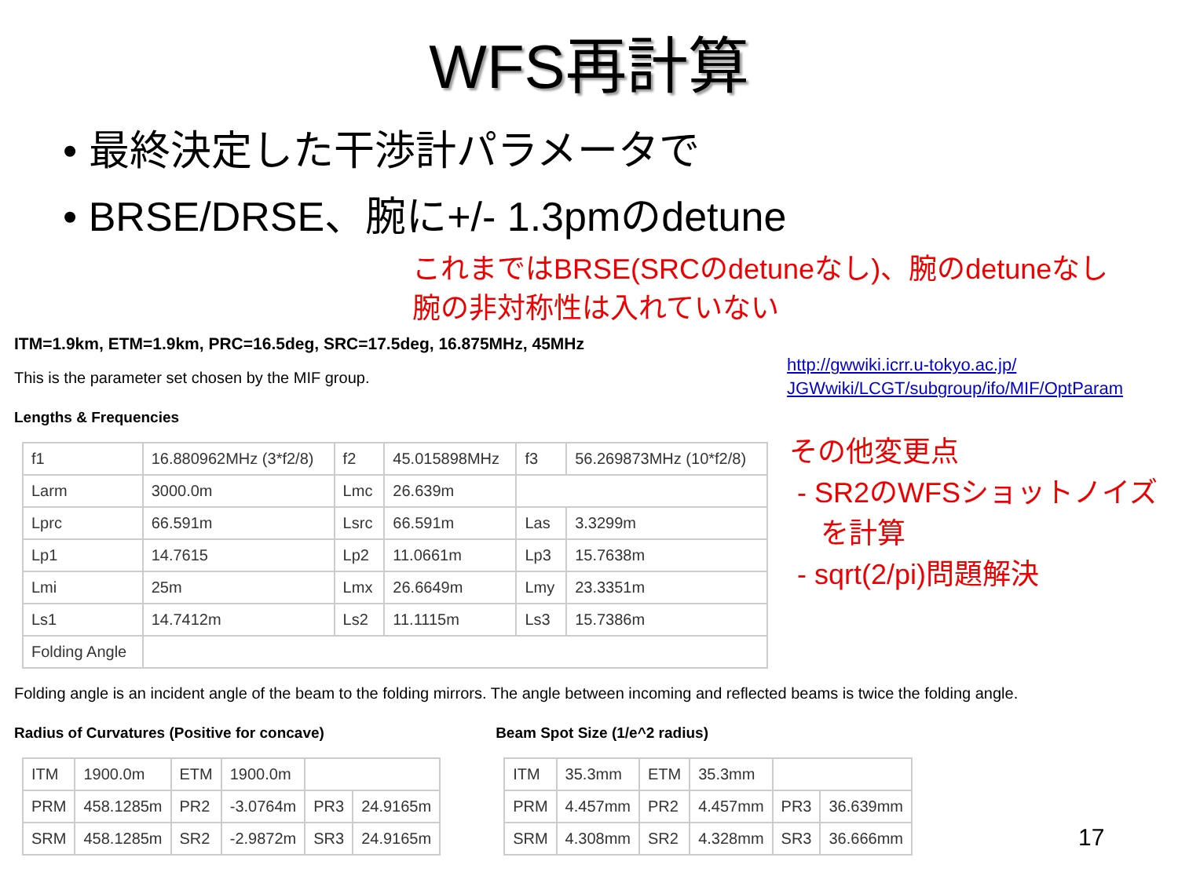WFS再計算
• 最終決定した干渉計パラメータで
• BRSE/DRSE、腕に+/- 1.3pmのdetune
これまではBRSE(SRCのdetuneなし)、腕のdetuneなし
腕の非対称性は入れていない
ITM=1.9km, ETM=1.9km, PRC=16.5deg, SRC=17.5deg, 16.875MHz, 45MHz
This is the parameter set chosen by the MIF group.
http://gwwiki.icrr.u-tokyo.ac.jp/
JGWwiki/LCGT/subgroup/ifo/MIF/OptParam
Lengths & Frequencies
| f1 | 16.880962MHz (3*f2/8) | f2 | 45.015898MHz | f3 | 56.269873MHz (10*f2/8) |
| Larm | 3000.0m | Lmc | 26.639m | | |
| Lprc | 66.591m | Lsrc | 66.591m | Las | 3.3299m |
| Lp1 | 14.7615 | Lp2 | 11.0661m | Lp3 | 15.7638m |
| Lmi | 25m | Lmx | 26.6649m | Lmy | 23.3351m |
| Ls1 | 14.7412m | Ls2 | 11.1115m | Ls3 | 15.7386m |
| Folding Angle | | | | | |
Folding angle is an incident angle of the beam to the folding mirrors. The angle between incoming and reflected beams is twice the folding angle.
Radius of Curvatures (Positive for concave)
| ITM | 1900.0m | ETM | 1900.0m | | |
| PRM | 458.1285m | PR2 | -3.0764m | PR3 | 24.9165m |
| SRM | 458.1285m | SR2 | -2.9872m | SR3 | 24.9165m |
Beam Spot Size (1/e^2 radius)
| ITM | 35.3mm | ETM | 35.3mm | | |
| PRM | 4.457mm | PR2 | 4.457mm | PR3 | 36.639mm |
| SRM | 4.308mm | SR2 | 4.328mm | SR3 | 36.666mm |
その他変更点
- SR2のWFSショットノイズ
を計算
- sqrt(2/pi)問題解決
17